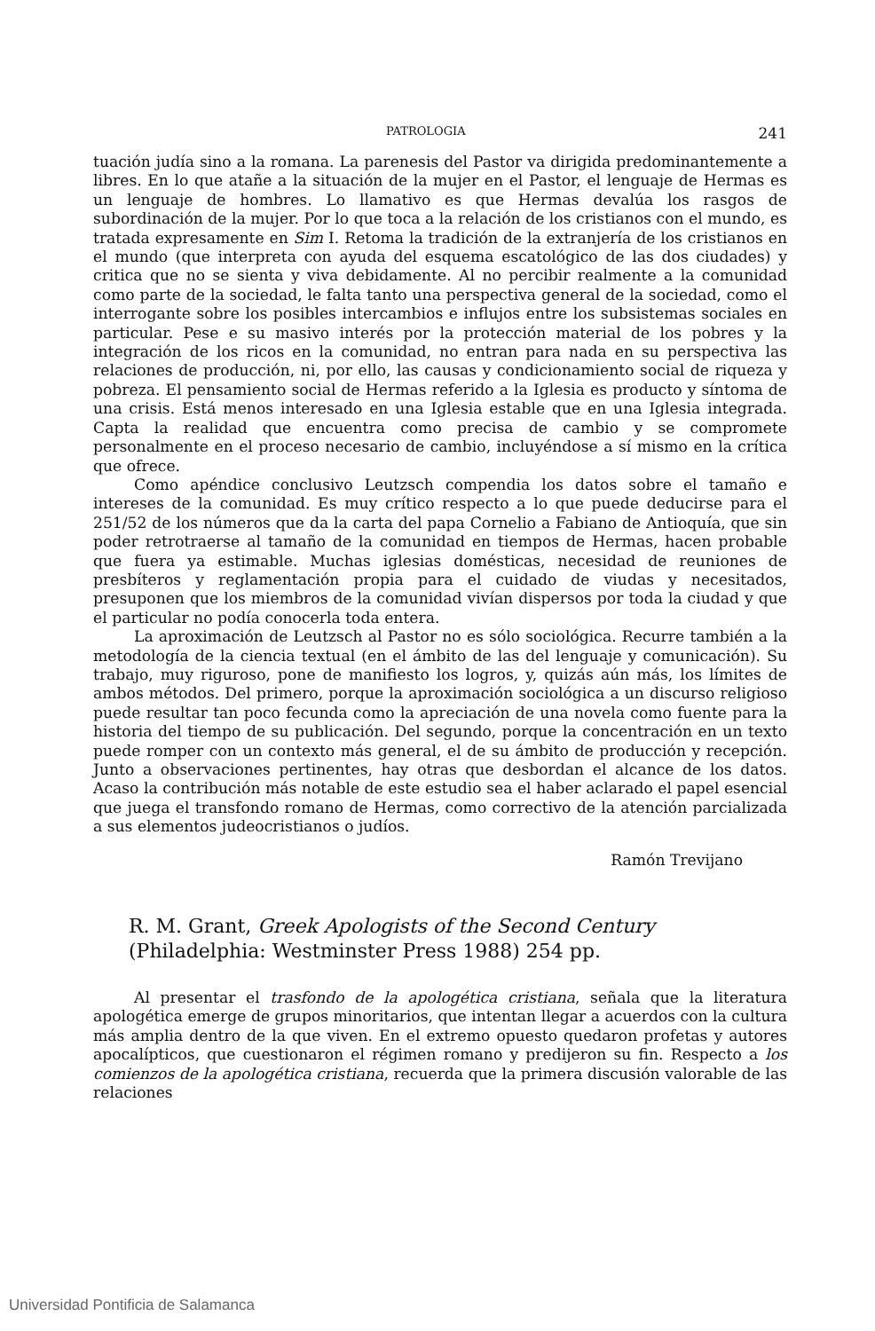PATROLOGIA 241
tuación judía sino a la romana. La parenesis del Pastor va dirigida predominantemente a libres. En lo que atañe a la situación de la mujer en el Pastor, el lenguaje de Hermas es un lenguaje de hombres. Lo llamativo es que Hermas devalúa los rasgos de subordinación de la mujer. Por lo que toca a la relación de los cristianos con el mundo, es tratada expresamente en Sim I. Retoma la tradición de la extranjería de los cristianos en el mundo (que interpreta con ayuda del esquema escatológico de las dos ciudades) y critica que no se sienta y viva debidamente. Al no percibir realmente a la comunidad como parte de la sociedad, le falta tanto una perspectiva general de la sociedad, como el interrogante sobre los posibles intercambios e influjos entre los subsistemas sociales en particular. Pese e su masivo interés por la protección material de los pobres y la integración de los ricos en la comunidad, no entran para nada en su perspectiva las relaciones de producción, ni, por ello, las causas y condicionamiento social de riqueza y pobreza. El pensamiento social de Hermas referido a la Iglesia es producto y síntoma de una crisis. Está menos interesado en una Iglesia estable que en una Iglesia integrada. Capta la realidad que encuentra como precisa de cambio y se compromete personalmente en el proceso necesario de cambio, incluyéndose a sí mismo en la crítica que ofrece.
Como apéndice conclusivo Leutzsch compendia los datos sobre el tamaño e intereses de la comunidad. Es muy crítico respecto a lo que puede deducirse para el 251/52 de los números que da la carta del papa Cornelio a Fabiano de Antioquía, que sin poder retrotraerse al tamaño de la comunidad en tiempos de Hermas, hacen probable que fuera ya estimable. Muchas iglesias domésticas, necesidad de reuniones de presbíteros y reglamentación propia para el cuidado de viudas y necesitados, presuponen que los miembros de la comunidad vivían dispersos por toda la ciudad y que el particular no podía conocerla toda entera.
La aproximación de Leutzsch al Pastor no es sólo sociológica. Recurre también a la metodología de la ciencia textual (en el ámbito de las del lenguaje y comunicación). Su trabajo, muy riguroso, pone de manifiesto los logros, y, quizás aún más, los límites de ambos métodos. Del primero, porque la aproximación sociológica a un discurso religioso puede resultar tan poco fecunda como la apreciación de una novela como fuente para la historia del tiempo de su publicación. Del segundo, porque la concentración en un texto puede romper con un contexto más general, el de su ámbito de producción y recepción. Junto a observaciones pertinentes, hay otras que desbordan el alcance de los datos. Acaso la contribución más notable de este estudio sea el haber aclarado el papel esencial que juega el transfondo romano de Hermas, como correctivo de la atención parcializada a sus elementos judeocristianos o judíos.
Ramón Trevijano
R. M. Grant, Greek Apologists of the Second Century (Philadelphia: Westminster Press 1988) 254 pp.
Al presentar el trasfondo de la apologética cristiana, señala que la literatura apologética emerge de grupos minoritarios, que intentan llegar a acuerdos con la cultura más amplia dentro de la que viven. En el extremo opuesto quedaron profetas y autores apocalípticos, que cuestionaron el régimen romano y predijeron su fin. Respecto a los comienzos de la apologética cristiana, recuerda que la primera discusión valorable de las relaciones
Universidad Pontificia de Salamanca